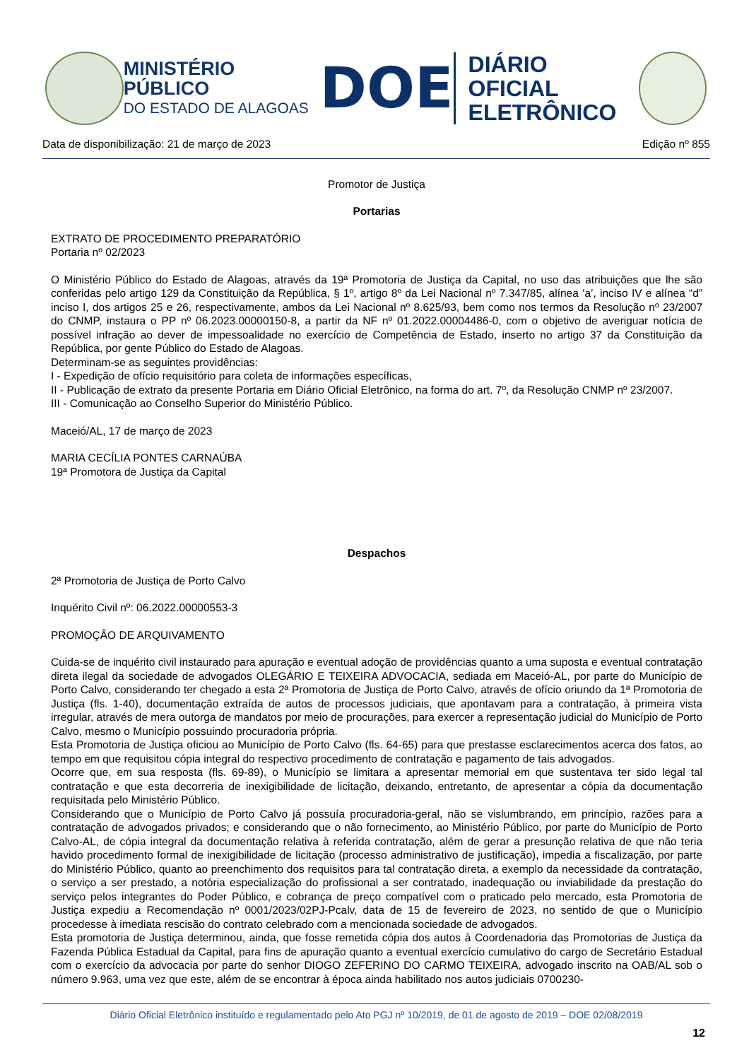MINISTÉRIO PÚBLICO
DO ESTADO DE ALAGOAS
DOE
DIÁRIO OFICIAL
ELETRÔNICO
Data de disponibilização: 21 de março de 2023 Edição nº 855
Promotor de Justiça
Portarias
EXTRATO DE PROCEDIMENTO PREPARATÓRIO
Portaria nº 02/2023
O Ministério Público do Estado de Alagoas, através da 19ª Promotoria de Justiça da Capital, no uso das atribuições que lhe são conferidas pelo artigo 129 da Constituição da República, § 1º, artigo 8º da Lei Nacional nº 7.347/85, alínea ‘a’, inciso IV e alínea “d” inciso I, dos artigos 25 e 26, respectivamente, ambos da Lei Nacional nº 8.625/93, bem como nos termos da Resolução nº 23/2007 do CNMP, instaura o PP nº 06.2023.00000150-8, a partir da NF nº 01.2022.00004486-0, com o objetivo de averiguar notícia de possível infração ao dever de impessoalidade no exercício de Competência de Estado, inserto no artigo 37 da Constituição da República, por gente Público do Estado de Alagoas.
Determinam-se as seguintes providências:
I - Expedição de ofício requisitório para coleta de informações específicas,
II - Publicação de extrato da presente Portaria em Diário Oficial Eletrônico, na forma do art. 7º, da Resolução CNMP nº 23/2007.
III - Comunicação ao Conselho Superior do Ministério Público.
Maceió/AL, 17 de março de 2023
MARIA CECÍLIA PONTES CARNAÚBA
19ª Promotora de Justiça da Capital
Despachos
2ª Promotoria de Justiça de Porto Calvo
Inquérito Civil nº: 06.2022.00000553-3
PROMOÇÃO DE ARQUIVAMENTO
Cuida-se de inquérito civil instaurado para apuração e eventual adoção de providências quanto a uma suposta e eventual contratação direta ilegal da sociedade de advogados OLEGÁRIO E TEIXEIRA ADVOCACIA, sediada em Maceió-AL, por parte do Município de Porto Calvo, considerando ter chegado a esta 2ª Promotoria de Justiça de Porto Calvo, através de ofício oriundo da 1ª Promotoria de Justiça (fls. 1-40), documentação extraída de autos de processos judiciais, que apontavam para a contratação, à primeira vista irregular, através de mera outorga de mandatos por meio de procurações, para exercer a representação judicial do Município de Porto Calvo, mesmo o Município possuindo procuradoria própria.
Esta Promotoria de Justiça oficiou ao Município de Porto Calvo (fls. 64-65) para que prestasse esclarecimentos acerca dos fatos, ao tempo em que requisitou cópia integral do respectivo procedimento de contratação e pagamento de tais advogados.
Ocorre que, em sua resposta (fls. 69-89), o Município se limitara a apresentar memorial em que sustentava ter sido legal tal contratação e que esta decorreria de inexigibilidade de licitação, deixando, entretanto, de apresentar a cópia da documentação requisitada pelo Ministério Público.
Considerando que o Município de Porto Calvo já possuía procuradoria-geral, não se vislumbrando, em princípio, razões para a contratação de advogados privados; e considerando que o não fornecimento, ao Ministério Público, por parte do Município de Porto Calvo-AL, de cópia integral da documentação relativa à referida contratação, além de gerar a presunção relativa de que não teria havido procedimento formal de inexigibilidade de licitação (processo administrativo de justificação), impedia a fiscalização, por parte do Ministério Público, quanto ao preenchimento dos requisitos para tal contratação direta, a exemplo da necessidade da contratação, o serviço a ser prestado, a notória especialização do profissional a ser contratado, inadequação ou inviabilidade da prestação do serviço pelos integrantes do Poder Público, e cobrança de preço compatível com o praticado pelo mercado, esta Promotoria de Justiça expediu a Recomendação nº 0001/2023/02PJ-Pcalv, data de 15 de fevereiro de 2023, no sentido de que o Município procedesse à imediata rescisão do contrato celebrado com a mencionada sociedade de advogados.
Esta promotoria de Justiça determinou, ainda, que fosse remetida cópia dos autos à Coordenadoria das Promotorias de Justiça da Fazenda Pública Estadual da Capital, para fins de apuração quanto a eventual exercício cumulativo do cargo de Secretário Estadual com o exercício da advocacia por parte do senhor DIOGO ZEFERINO DO CARMO TEIXEIRA, advogado inscrito na OAB/AL sob o número 9.963, uma vez que este, além de se encontrar à época ainda habilitado nos autos judiciais 0700230-
Diário Oficial Eletrônico instituído e regulamentado pelo Ato PGJ nº 10/2019, de 01 de agosto de 2019 – DOE 02/08/2019
12